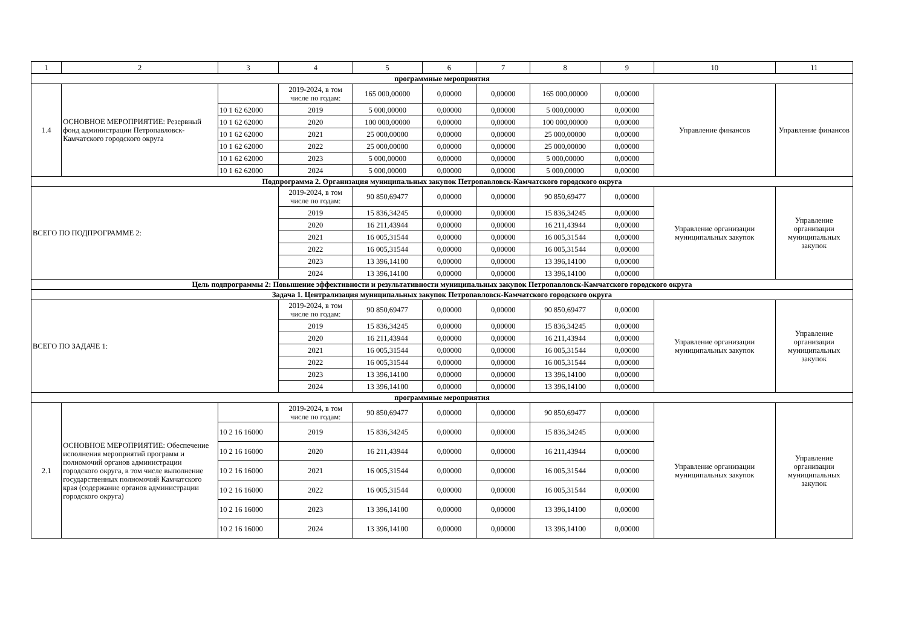| 1 | 2 | 3 | 4 | 5 | 6 | 7 | 8 | 9 | 10 | 11 |
| --- | --- | --- | --- | --- | --- | --- | --- | --- | --- | --- |
| программные мероприятия | | | | | | | | | | |
| 1.4 | ОСНОВНОЕ МЕРОПРИЯТИЕ: Резервный фонд администрации Петропавловск-Камчатского городского округа | | 2019-2024, в том числе по годам: | 165 000,00000 | 0,00000 | 0,00000 | 165 000,00000 | 0,00000 | Управление финансов | Управление финансов |
| | | 10 1 62 62000 | 2019 | 5 000,00000 | 0,00000 | 0,00000 | 5 000,00000 | 0,00000 | | |
| | | 10 1 62 62000 | 2020 | 100 000,00000 | 0,00000 | 0,00000 | 100 000,00000 | 0,00000 | | |
| | | 10 1 62 62000 | 2021 | 25 000,00000 | 0,00000 | 0,00000 | 25 000,00000 | 0,00000 | | |
| | | 10 1 62 62000 | 2022 | 25 000,00000 | 0,00000 | 0,00000 | 25 000,00000 | 0,00000 | | |
| | | 10 1 62 62000 | 2023 | 5 000,00000 | 0,00000 | 0,00000 | 5 000,00000 | 0,00000 | | |
| | | 10 1 62 62000 | 2024 | 5 000,00000 | 0,00000 | 0,00000 | 5 000,00000 | 0,00000 | | |
| Подпрограмма 2. Организация муниципальных закупок Петропавловск-Камчатского городского округа | | | | | | | | | | |
| ВСЕГО ПО ПОДПРОГРАММЕ 2: | | | 2019-2024, в том числе по годам: | 90 850,69477 | 0,00000 | 0,00000 | 90 850,69477 | 0,00000 | Управление организации муниципальных закупок | Управление организации муниципальных закупок |
| | | | 2019 | 15 836,34245 | 0,00000 | 0,00000 | 15 836,34245 | 0,00000 | | |
| | | | 2020 | 16 211,43944 | 0,00000 | 0,00000 | 16 211,43944 | 0,00000 | | |
| | | | 2021 | 16 005,31544 | 0,00000 | 0,00000 | 16 005,31544 | 0,00000 | | |
| | | | 2022 | 16 005,31544 | 0,00000 | 0,00000 | 16 005,31544 | 0,00000 | | |
| | | | 2023 | 13 396,14100 | 0,00000 | 0,00000 | 13 396,14100 | 0,00000 | | |
| | | | 2024 | 13 396,14100 | 0,00000 | 0,00000 | 13 396,14100 | 0,00000 | | |
| Цель подпрограммы 2: Повышение эффективности и результативности муниципальных закупок Петропавловск-Камчатского городского округа | | | | | | | | | | |
| Задача 1. Централизация муниципальных закупок Петропавловск-Камчатского городского округа | | | | | | | | | | |
| ВСЕГО ПО ЗАДАЧЕ 1: | | | 2019-2024, в том числе по годам: | 90 850,69477 | 0,00000 | 0,00000 | 90 850,69477 | 0,00000 | Управление организации муниципальных закупок | Управление организации муниципальных закупок |
| | | | 2019 | 15 836,34245 | 0,00000 | 0,00000 | 15 836,34245 | 0,00000 | | |
| | | | 2020 | 16 211,43944 | 0,00000 | 0,00000 | 16 211,43944 | 0,00000 | | |
| | | | 2021 | 16 005,31544 | 0,00000 | 0,00000 | 16 005,31544 | 0,00000 | | |
| | | | 2022 | 16 005,31544 | 0,00000 | 0,00000 | 16 005,31544 | 0,00000 | | |
| | | | 2023 | 13 396,14100 | 0,00000 | 0,00000 | 13 396,14100 | 0,00000 | | |
| | | | 2024 | 13 396,14100 | 0,00000 | 0,00000 | 13 396,14100 | 0,00000 | | |
| программные мероприятия | | | | | | | | | | |
| 2.1 | ОСНОВНОЕ МЕРОПРИЯТИЕ: Обеспечение исполнения мероприятий программ и полномочий органов администрации городского округа, в том числе выполнение государственных полномочий Камчатского края (содержание органов администрации городского округа) | | 2019-2024, в том числе по годам: | 90 850,69477 | 0,00000 | 0,00000 | 90 850,69477 | 0,00000 | Управление организации муниципальных закупок | Управление организации муниципальных закупок |
| | | 10 2 16 16000 | 2019 | 15 836,34245 | 0,00000 | 0,00000 | 15 836,34245 | 0,00000 | | |
| | | 10 2 16 16000 | 2020 | 16 211,43944 | 0,00000 | 0,00000 | 16 211,43944 | 0,00000 | | |
| | | 10 2 16 16000 | 2021 | 16 005,31544 | 0,00000 | 0,00000 | 16 005,31544 | 0,00000 | | |
| | | 10 2 16 16000 | 2022 | 16 005,31544 | 0,00000 | 0,00000 | 16 005,31544 | 0,00000 | | |
| | | 10 2 16 16000 | 2023 | 13 396,14100 | 0,00000 | 0,00000 | 13 396,14100 | 0,00000 | | |
| | | 10 2 16 16000 | 2024 | 13 396,14100 | 0,00000 | 0,00000 | 13 396,14100 | 0,00000 | | |